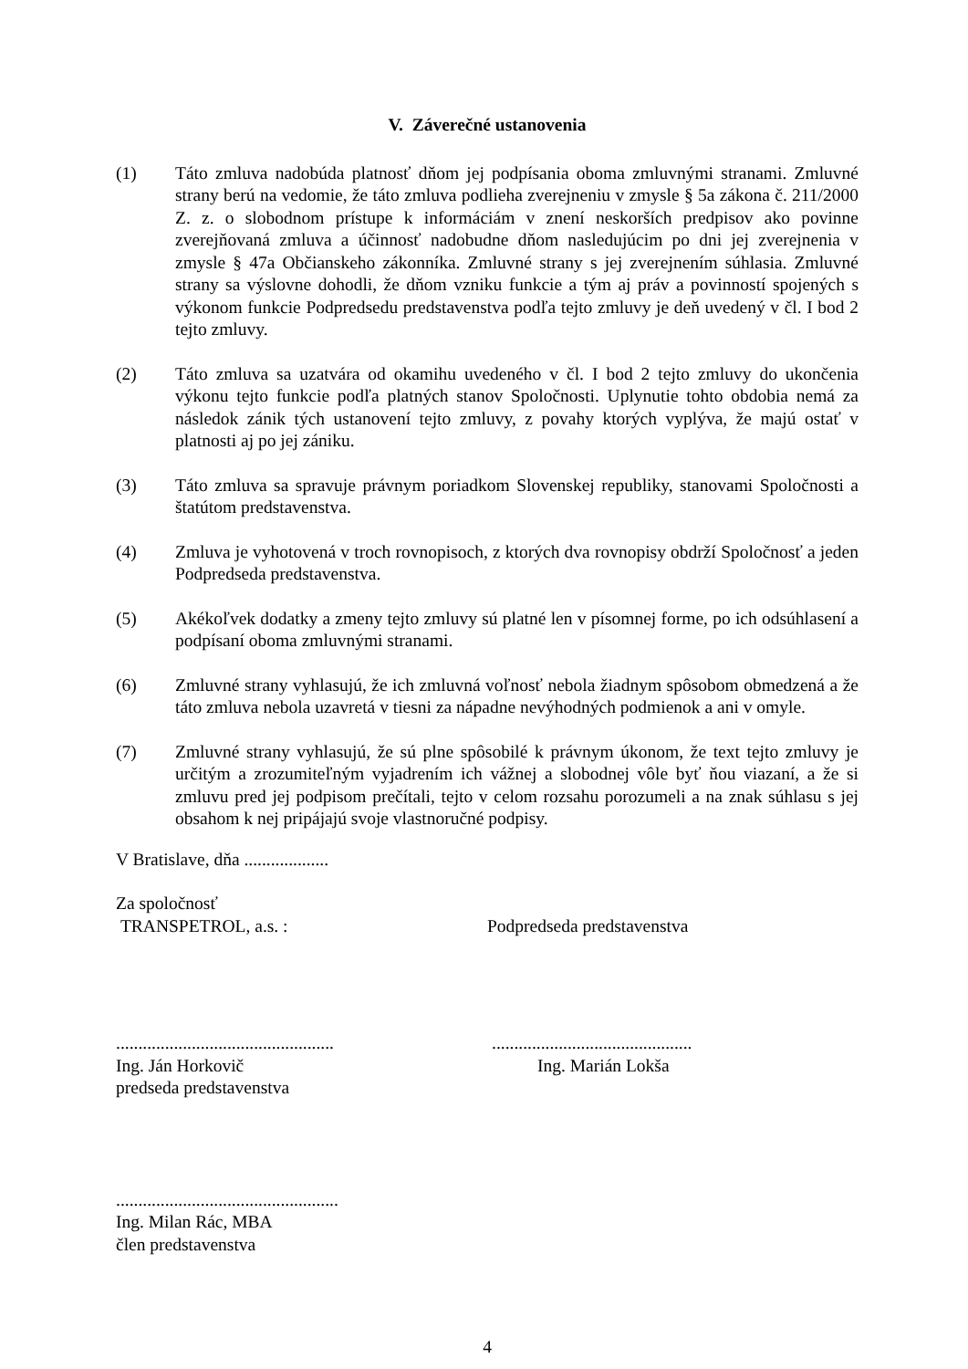V. Záverečné ustanovenia
(1) Táto zmluva nadobúda platnosť dňom jej podpísania oboma zmluvnými stranami. Zmluvné strany berú na vedomie, že táto zmluva podlieha zverejneniu v zmysle § 5a zákona č. 211/2000 Z. z. o slobodnom prístupe k informáciám v znení neskorších predpisov ako povinne zverejňovaná zmluva a účinnosť nadobudne dňom nasledujúcim po dni jej zverejnenia v zmysle § 47a Občianskeho zákonníka. Zmluvné strany s jej zverejnením súhlasia. Zmluvné strany sa výslovne dohodli, že dňom vzniku funkcie a tým aj práv a povinností spojených s výkonom funkcie Podpredsedu predstavenstva podľa tejto zmluvy je deň uvedený v čl. I bod 2 tejto zmluvy.
(2) Táto zmluva sa uzatvára od okamihu uvedeného v čl. I bod 2 tejto zmluvy do ukončenia výkonu tejto funkcie podľa platných stanov Spoločnosti. Uplynutie tohto obdobia nemá za následok zánik tých ustanovení tejto zmluvy, z povahy ktorých vyplýva, že majú ostať v platnosti aj po jej zániku.
(3) Táto zmluva sa spravuje právnym poriadkom Slovenskej republiky, stanovami Spoločnosti a štatútom predstavenstva.
(4) Zmluva je vyhotovená v troch rovnopisoch, z ktorých dva rovnopisy obdrží Spoločnosť a jeden Podpredseda predstavenstva.
(5) Akékoľvek dodatky a zmeny tejto zmluvy sú platné len v písomnej forme, po ich odsúhlasení a podpísaní oboma zmluvnými stranami.
(6) Zmluvné strany vyhlasujú, že ich zmluvná voľnosť nebola žiadnym spôsobom obmedzená a že táto zmluva nebola uzavretá v tiesni za nápadne nevýhodných podmienok a ani v omyle.
(7) Zmluvné strany vyhlasujú, že sú plne spôsobilé k právnym úkonom, že text tejto zmluvy je určitým a zrozumiteľným vyjadrením ich vážnej a slobodnej vôle byť ňou viazaní, a že si zmluvu pred jej podpisom prečítali, tejto v celom rozsahu porozumeli a na znak súhlasu s jej obsahom k nej pripájajú svoje vlastnoručné podpisy.
V Bratislave, dňa ...................
Za spoločnosť
TRANSPETROL, a.s. : Podpredseda predstavenstva
.................................................
Ing. Ján Horkovič
predseda predstavenstva
.............................................
Ing. Marián Lokša
..................................................
Ing. Milan Rác, MBA
člen predstavenstva
4